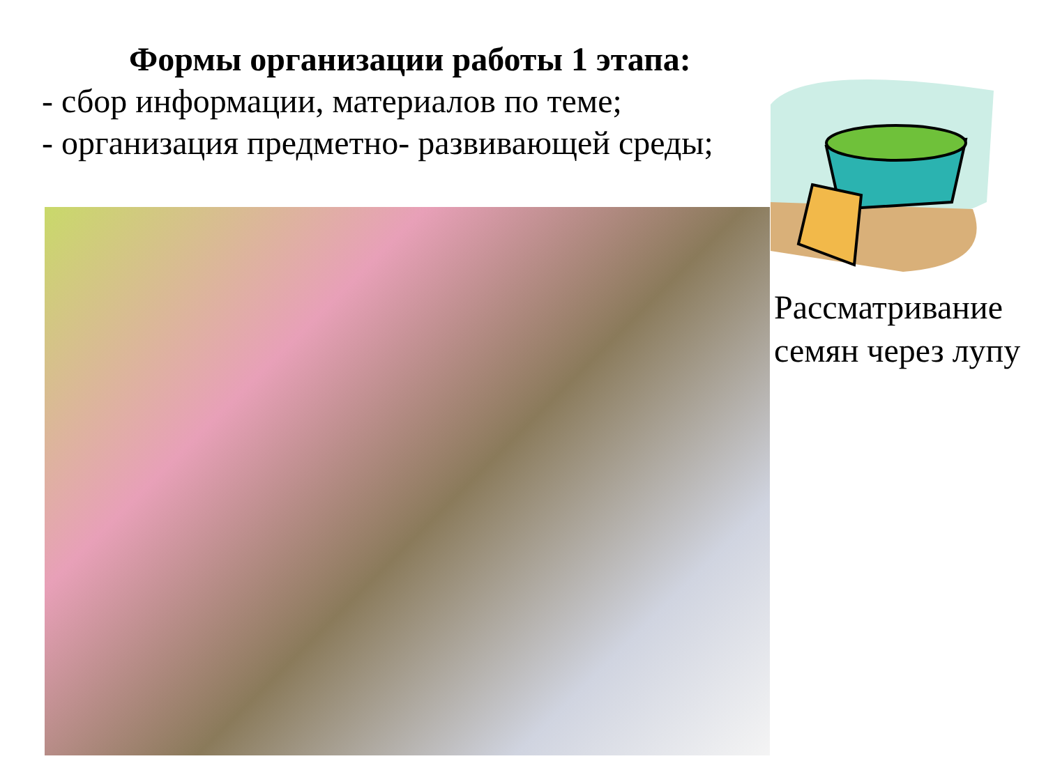Формы организации работы 1 этапа:
- сбор информации, материалов по теме;
- организация предметно- развивающей среды;
Рассматривание
семян через лупу